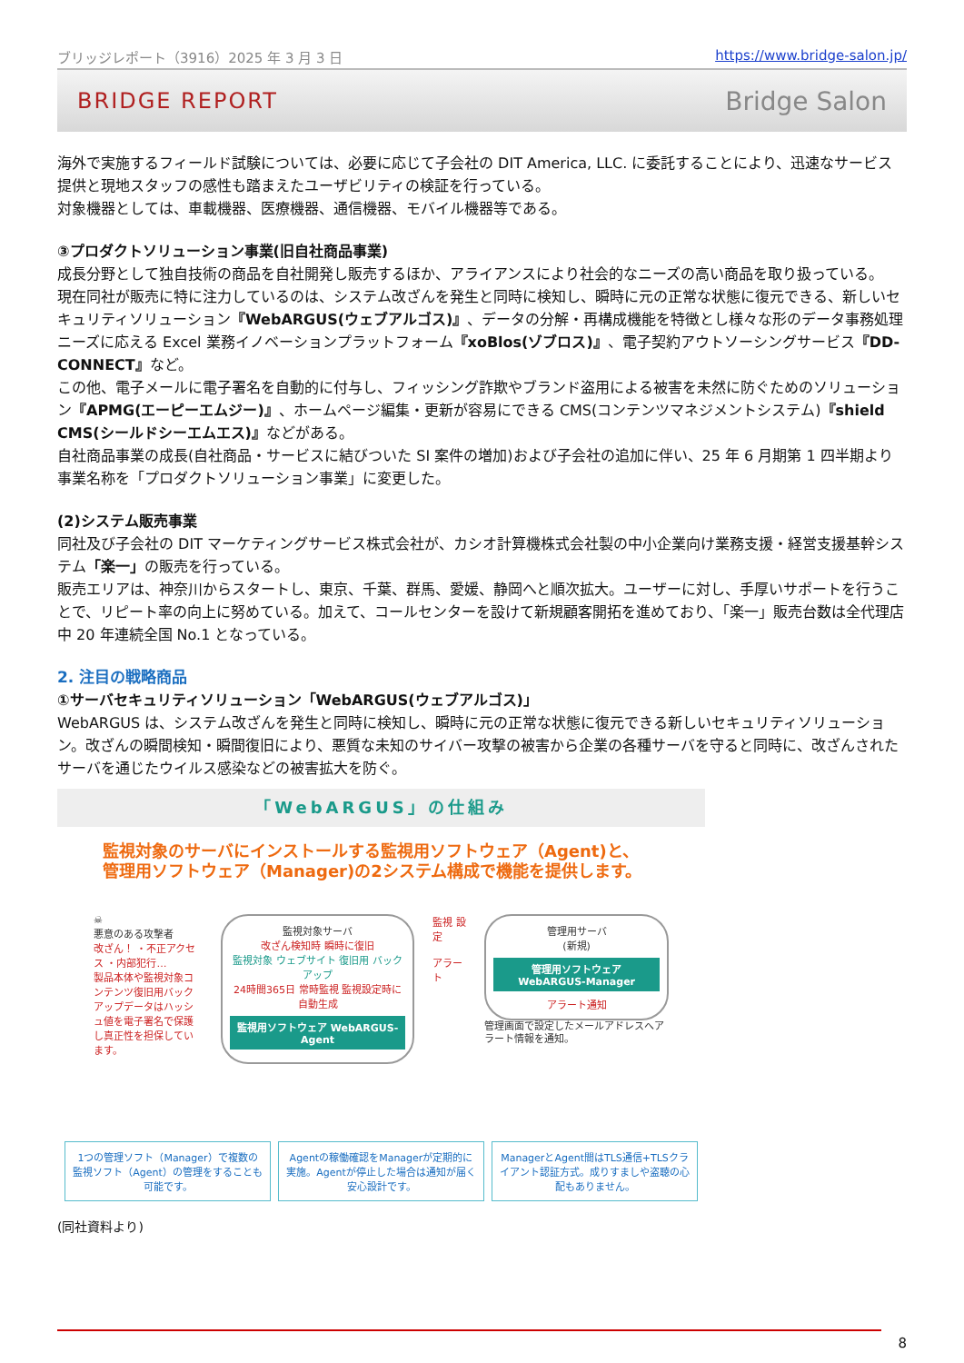ブリッジレポート（3916）2025 年 3 月 3 日 https://www.bridge-salon.jp/
BRIDGE REPORT Bridge Salon
海外で実施するフィールド試験については、必要に応じて子会社の DIT America, LLC. に委託することにより、迅速なサービス提供と現地スタッフの感性も踏まえたユーザビリティの検証を行っている。
対象機器としては、車載機器、医療機器、通信機器、モバイル機器等である。
③プロダクトソリューション事業(旧自社商品事業)
成長分野として独自技術の商品を自社開発し販売するほか、アライアンスにより社会的なニーズの高い商品を取り扱っている。
現在同社が販売に特に注力しているのは、システム改ざんを発生と同時に検知し、瞬時に元の正常な状態に復元できる、新しいセキュリティソリューション『WebARGUS(ウェブアルゴス)』、データの分解・再構成機能を特徴とし様々な形のデータ事務処理ニーズに応える Excel 業務イノベーションプラットフォーム『xoBlos(ゾブロス)』、電子契約アウトソーシングサービス『DD-CONNECT』など。
この他、電子メールに電子署名を自動的に付与し、フィッシング詐欺やブランド盗用による被害を未然に防ぐためのソリューション『APMG(エーピーエムジー)』、ホームページ編集・更新が容易にできる CMS(コンテンツマネジメントシステム)『shield CMS(シールドシーエムエス)』などがある。
自社商品事業の成長(自社商品・サービスに結びついた SI 案件の増加)および子会社の追加に伴い、25 年 6 月期第 1 四半期より事業名称を「プロダクトソリューション事業」に変更した。
(2)システム販売事業
同社及び子会社の DIT マーケティングサービス株式会社が、カシオ計算機株式会社製の中小企業向け業務支援・経営支援基幹システム「楽一」の販売を行っている。
販売エリアは、神奈川からスタートし、東京、千葉、群馬、愛媛、静岡へと順次拡大。ユーザーに対し、手厚いサポートを行うことで、リピート率の向上に努めている。加えて、コールセンターを設けて新規顧客開拓を進めており、「楽一」販売台数は全代理店中 20 年連続全国 No.1 となっている。
2. 注目の戦略商品
①サーバセキュリティソリューション「WebARGUS(ウェブアルゴス)」
WebARGUS は、システム改ざんを発生と同時に検知し、瞬時に元の正常な状態に復元できる新しいセキュリティソリューション。改ざんの瞬間検知・瞬間復旧により、悪質な未知のサイバー攻撃の被害から企業の各種サーバを守ると同時に、改ざんされたサーバを通じたウイルス感染などの被害拡大を防ぐ。
「WebARGUS」の仕組み
監視対象のサーバにインストールする監視用ソフトウェア（Agent)と、
管理用ソフトウェア（Manager)の2システム構成で機能を提供します。
☠
悪意のある攻撃者
改ざん！ ・不正アクセス ・内部犯行…
製品本体や監視対象コンテンツ復旧用バックアップデータはハッシュ値を電子署名で保護し真正性を担保しています。
監視対象サーバ
改ざん検知時 瞬時に復旧
監視対象 ウェブサイト 復旧用 バックアップ
24時間365日 常時監視 監視設定時に 自動生成
監視用ソフトウェア WebARGUS-Agent
監視 設定
アラート
管理用サーバ
(新規)
管理用ソフトウェア WebARGUS-Manager
アラート通知
管理画面で設定したメールアドレスへアラート情報を通知。
1つの管理ソフト（Manager）で複数の監視ソフト（Agent）の管理をすることも可能です。
Agentの稼働確認をManagerが定期的に実施。Agentが停止した場合は通知が届く安心設計です。
ManagerとAgent間はTLS通信+TLSクライアント認証方式。成りすましや盗聴の心配もありません。
(同社資料より)
8